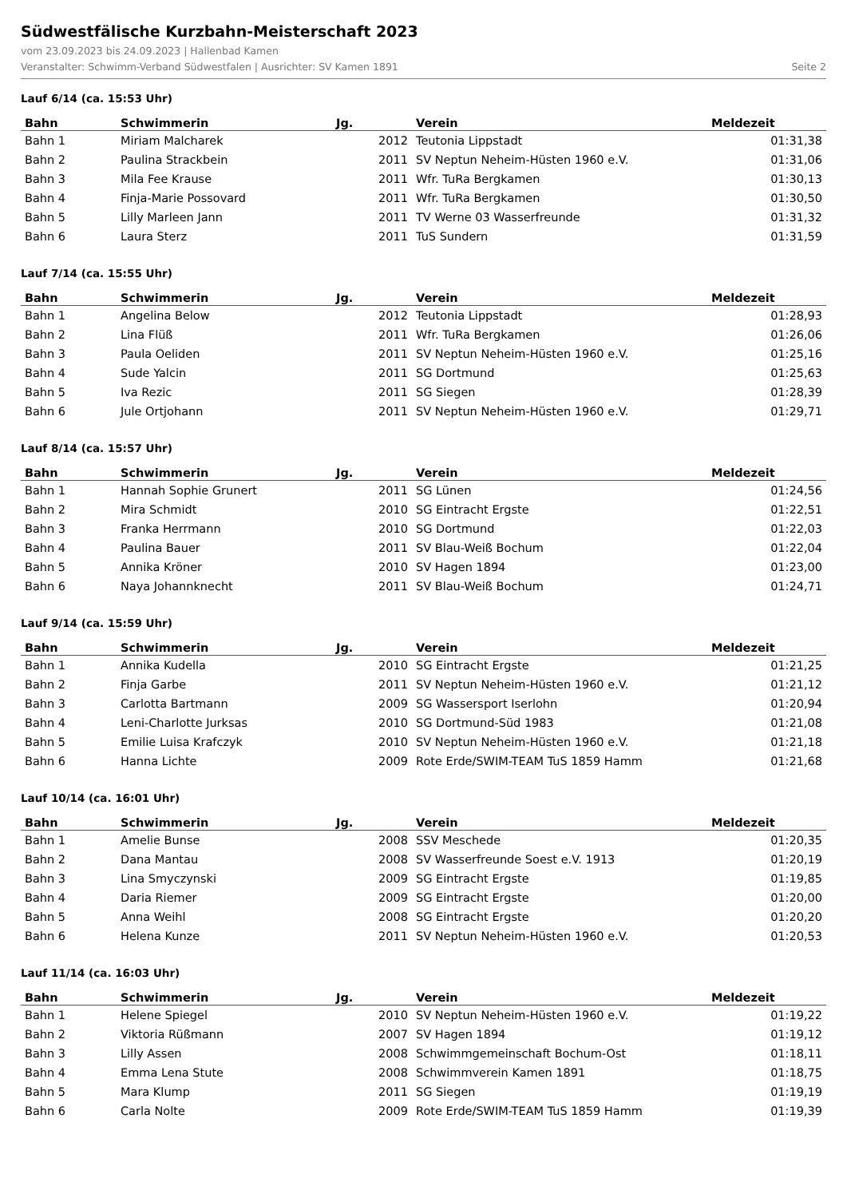Südwestfälische Kurzbahn-Meisterschaft 2023
vom 23.09.2023 bis 24.09.2023 | Hallenbad Kamen
Veranstalter: Schwimm-Verband Südwestfalen | Ausrichter: SV Kamen 1891 Seite 2
Lauf 6/14 (ca. 15:53 Uhr)
| Bahn | Schwimmerin | Jg. | Verein | Meldezeit |
| --- | --- | --- | --- | --- |
| Bahn 1 | Miriam Malcharek | 2012 | Teutonia Lippstadt | 01:31,38 |
| Bahn 2 | Paulina Strackbein | 2011 | SV Neptun Neheim-Hüsten 1960 e.V. | 01:31,06 |
| Bahn 3 | Mila Fee Krause | 2011 | Wfr. TuRa Bergkamen | 01:30,13 |
| Bahn 4 | Finja-Marie Possovard | 2011 | Wfr. TuRa Bergkamen | 01:30,50 |
| Bahn 5 | Lilly Marleen Jann | 2011 | TV Werne 03 Wasserfreunde | 01:31,32 |
| Bahn 6 | Laura Sterz | 2011 | TuS Sundern | 01:31,59 |
Lauf 7/14 (ca. 15:55 Uhr)
| Bahn | Schwimmerin | Jg. | Verein | Meldezeit |
| --- | --- | --- | --- | --- |
| Bahn 1 | Angelina Below | 2012 | Teutonia Lippstadt | 01:28,93 |
| Bahn 2 | Lina Flüß | 2011 | Wfr. TuRa Bergkamen | 01:26,06 |
| Bahn 3 | Paula Oeliden | 2011 | SV Neptun Neheim-Hüsten 1960 e.V. | 01:25,16 |
| Bahn 4 | Sude Yalcin | 2011 | SG Dortmund | 01:25,63 |
| Bahn 5 | Iva Rezic | 2011 | SG Siegen | 01:28,39 |
| Bahn 6 | Jule Ortjohann | 2011 | SV Neptun Neheim-Hüsten 1960 e.V. | 01:29,71 |
Lauf 8/14 (ca. 15:57 Uhr)
| Bahn | Schwimmerin | Jg. | Verein | Meldezeit |
| --- | --- | --- | --- | --- |
| Bahn 1 | Hannah Sophie Grunert | 2011 | SG Lünen | 01:24,56 |
| Bahn 2 | Mira Schmidt | 2010 | SG Eintracht Ergste | 01:22,51 |
| Bahn 3 | Franka Herrmann | 2010 | SG Dortmund | 01:22,03 |
| Bahn 4 | Paulina Bauer | 2011 | SV Blau-Weiß Bochum | 01:22,04 |
| Bahn 5 | Annika Kröner | 2010 | SV Hagen 1894 | 01:23,00 |
| Bahn 6 | Naya Johannknecht | 2011 | SV Blau-Weiß Bochum | 01:24,71 |
Lauf 9/14 (ca. 15:59 Uhr)
| Bahn | Schwimmerin | Jg. | Verein | Meldezeit |
| --- | --- | --- | --- | --- |
| Bahn 1 | Annika Kudella | 2010 | SG Eintracht Ergste | 01:21,25 |
| Bahn 2 | Finja Garbe | 2011 | SV Neptun Neheim-Hüsten 1960 e.V. | 01:21,12 |
| Bahn 3 | Carlotta Bartmann | 2009 | SG Wassersport Iserlohn | 01:20,94 |
| Bahn 4 | Leni-Charlotte Jurksas | 2010 | SG Dortmund-Süd 1983 | 01:21,08 |
| Bahn 5 | Emilie Luisa Krafczyk | 2010 | SV Neptun Neheim-Hüsten 1960 e.V. | 01:21,18 |
| Bahn 6 | Hanna Lichte | 2009 | Rote Erde/SWIM-TEAM TuS 1859 Hamm | 01:21,68 |
Lauf 10/14 (ca. 16:01 Uhr)
| Bahn | Schwimmerin | Jg. | Verein | Meldezeit |
| --- | --- | --- | --- | --- |
| Bahn 1 | Amelie Bunse | 2008 | SSV Meschede | 01:20,35 |
| Bahn 2 | Dana Mantau | 2008 | SV Wasserfreunde Soest e.V. 1913 | 01:20,19 |
| Bahn 3 | Lina Smyczynski | 2009 | SG Eintracht Ergste | 01:19,85 |
| Bahn 4 | Daria Riemer | 2009 | SG Eintracht Ergste | 01:20,00 |
| Bahn 5 | Anna Weihl | 2008 | SG Eintracht Ergste | 01:20,20 |
| Bahn 6 | Helena Kunze | 2011 | SV Neptun Neheim-Hüsten 1960 e.V. | 01:20,53 |
Lauf 11/14 (ca. 16:03 Uhr)
| Bahn | Schwimmerin | Jg. | Verein | Meldezeit |
| --- | --- | --- | --- | --- |
| Bahn 1 | Helene Spiegel | 2010 | SV Neptun Neheim-Hüsten 1960 e.V. | 01:19,22 |
| Bahn 2 | Viktoria Rüßmann | 2007 | SV Hagen 1894 | 01:19,12 |
| Bahn 3 | Lilly Assen | 2008 | Schwimmgemeinschaft Bochum-Ost | 01:18,11 |
| Bahn 4 | Emma Lena Stute | 2008 | Schwimmverein Kamen 1891 | 01:18,75 |
| Bahn 5 | Mara Klump | 2011 | SG Siegen | 01:19,19 |
| Bahn 6 | Carla Nolte | 2009 | Rote Erde/SWIM-TEAM TuS 1859 Hamm | 01:19,39 |